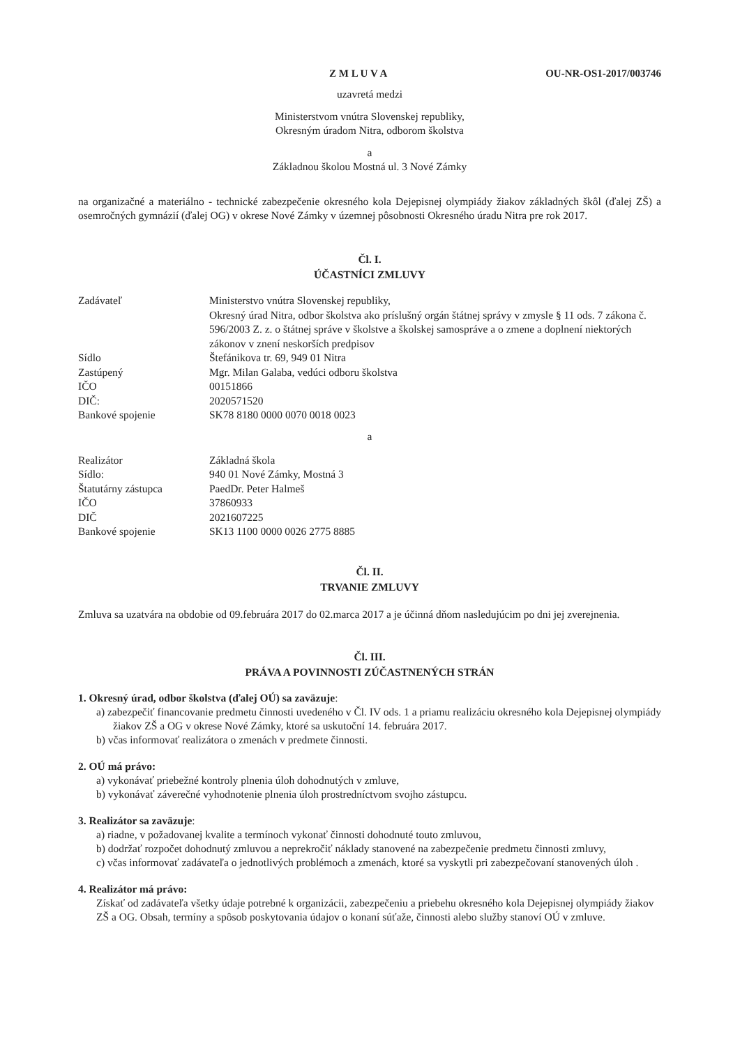Z M L U V A OU-NR-OS1-2017/003746
uzavretá medzi
Ministerstvom vnútra Slovenskej republiky,
Okresným úradom Nitra, odborom školstva
a
Základnou školou Mostná ul. 3 Nové Zámky
na organizačné a materiálno - technické zabezpečenie okresného kola Dejepisnej olympiády žiakov základných škôl (ďalej ZŠ) a osemročných gymnázií (ďalej OG) v okrese Nové Zámky v územnej pôsobnosti Okresného úradu Nitra pre rok 2017.
Čl. I.
ÚČASTNÍCI ZMLUVY
| Zadávateľ | Ministerstvo vnútra Slovenskej republiky, Okresný úrad Nitra, odbor školstva ako príslušný orgán štátnej správy v zmysle § 11 ods. 7 zákona č. 596/2003 Z. z. o štátnej správe v školstve a školskej samospráve a o zmene a doplnení niektorých zákonov v znení neskorších predpisov |
| Sídlo | Štefánikova tr. 69, 949 01 Nitra |
| Zastúpený | Mgr. Milan Galaba, vedúci odboru školstva |
| IČO | 00151866 |
| DIČ: | 2020571520 |
| Bankové spojenie | SK78 8180 0000 0070 0018 0023 |
a
| Realizátor | Základná škola |
| Sídlo: | 940 01 Nové Zámky, Mostná 3 |
| Štatutárny zástupca | PaedDr. Peter Halmeš |
| IČO | 37860933 |
| DIČ | 2021607225 |
| Bankové spojenie | SK13 1100 0000 0026 2775 8885 |
Čl. II.
TRVANIE ZMLUVY
Zmluva sa uzatvára na obdobie od 09.februára 2017 do 02.marca 2017 a je účinná dňom nasledujúcim po dni jej zverejnenia.
Čl. III.
PRÁVA A POVINNOSTI ZÚČASTNENÝCH STRÁN
1. Okresný úrad, odbor školstva (ďalej OÚ) sa zaväzuje:
a) zabezpečiť financovanie predmetu činnosti uvedeného v Čl. IV ods. 1 a priamu realizáciu okresného kola Dejepisnej olympiády žiakov ZŠ a OG v okrese Nové Zámky, ktoré sa uskutoční 14. februára 2017.
b) včas informovať realizátora o zmenách v predmete činnosti.
2. OÚ má právo:
a) vykonávať priebežné kontroly plnenia úloh dohodnutých v zmluve,
b) vykonávať záverečné vyhodnotenie plnenia úloh prostredníctvom svojho zástupcu.
3. Realizátor sa zaväzuje:
a) riadne, v požadovanej kvalite a termínoch vykonať činnosti dohodnuté touto zmluvou,
b) dodržať rozpočet dohodnutý zmluvou a neprekročiť náklady stanovené na zabezpečenie predmetu činnosti zmluvy,
c) včas informovať zadávateľa o jednotlivých problémoch a zmenách, ktoré sa vyskytli pri zabezpečovaní stanovených úloh .
4. Realizátor má právo:
Získať od zadávateľa všetky údaje potrebné k organizácii, zabezpečeniu a priebehu okresného kola Dejepisnej olympiády žiakov ZŠ a OG. Obsah, termíny a spôsob poskytovania údajov o konaní súťaže, činnosti alebo služby stanoví OÚ v zmluve.